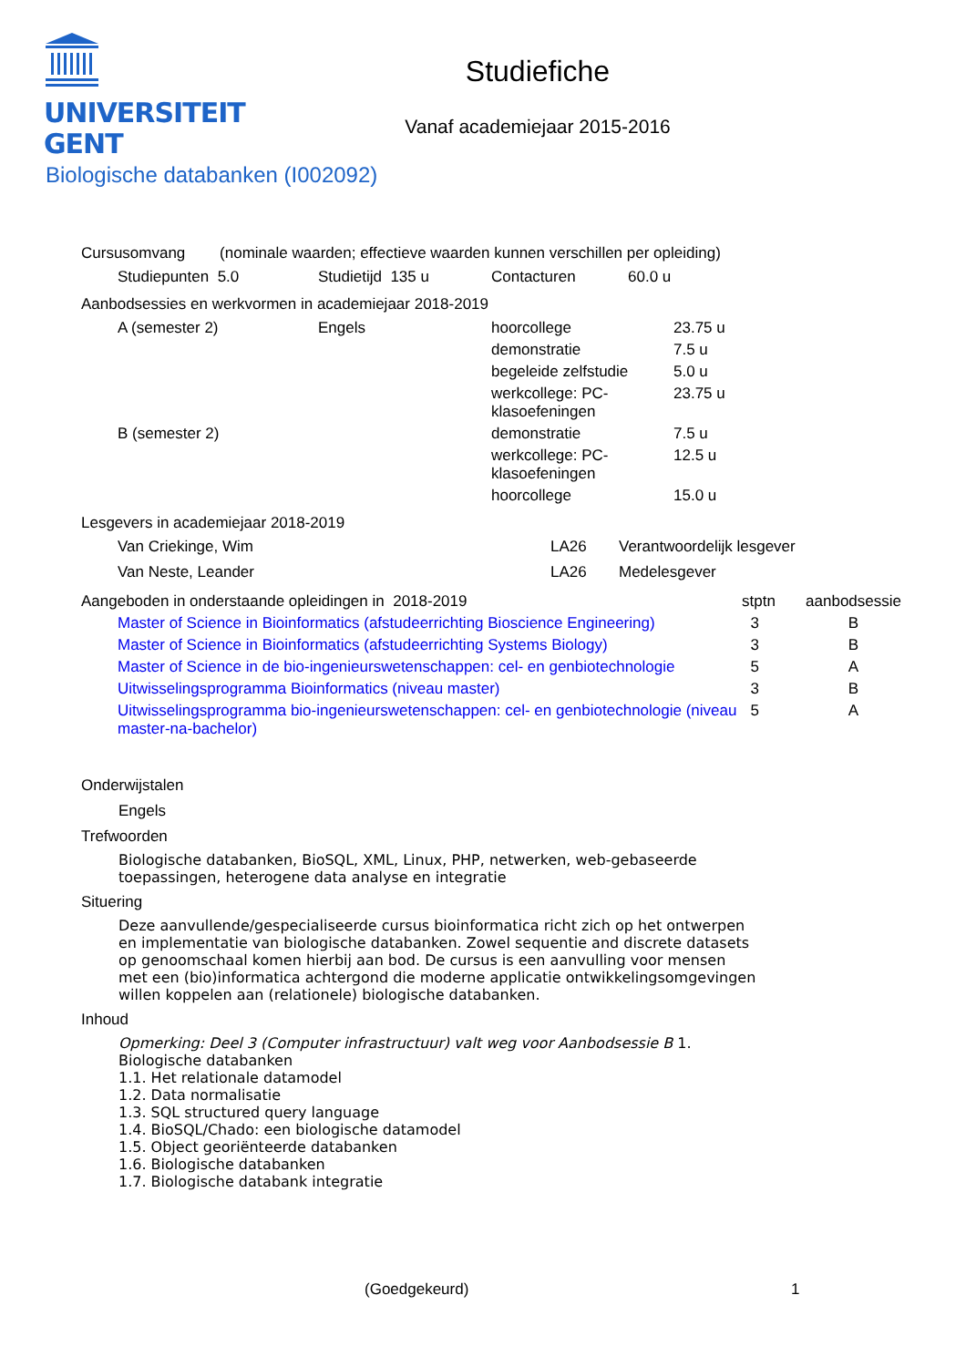UNIVERSITEIT
GENT
Studiefiche
Vanaf academiejaar 2015-2016
Biologische databanken (I002092)
Cursusomvang (nominale waarden; effectieve waarden kunnen verschillen per opleiding)
| Studiepunten 5.0 | Studietijd 135 u | Contacturen | 60.0 u |
Aanbodsessies en werkvormen in academiejaar 2018-2019
| A (semester 2) | Engels | hoorcollege | 23.75 u |
| | | demonstratie | 7.5 u |
| | | begeleide zelfstudie | 5.0 u |
| | | werkcollege: PC- klasoefeningen | 23.75 u |
| B (semester 2) | | demonstratie | 7.5 u |
| | | werkcollege: PC- klasoefeningen | 12.5 u |
| | | hoorcollege | 15.0 u |
Lesgevers in academiejaar 2018-2019
| Van Criekinge, Wim | LA26 | Verantwoordelijk lesgever |
| Van Neste, Leander | LA26 | Medelesgever |
| Aangeboden in onderstaande opleidingen in 2018-2019 | | stptn | aanbodsessie |
| --- | --- | --- | --- |
| | Master of Science in Bioinformatics (afstudeerrichting Bioscience Engineering) | 3 | B |
| | Master of Science in Bioinformatics (afstudeerrichting Systems Biology) | 3 | B |
| | Master of Science in de bio-ingenieurswetenschappen: cel- en genbiotechnologie | 5 | A |
| | Uitwisselingsprogramma Bioinformatics (niveau master) | 3 | B |
| | Uitwisselingsprogramma bio-ingenieurswetenschappen: cel- en genbiotechnologie (niveau master-na-bachelor) | 5 | A |
Onderwijstalen
Engels
Trefwoorden
Biologische databanken, BioSQL, XML, Linux, PHP, netwerken, web-gebaseerde
toepassingen, heterogene data analyse en integratie
Situering
Deze aanvullende/gespecialiseerde cursus bioinformatica richt zich op het ontwerpen
en implementatie van biologische databanken. Zowel sequentie and discrete datasets
op genoomschaal komen hierbij aan bod. De cursus is een aanvulling voor mensen
met een (bio)informatica achtergond die moderne applicatie ontwikkelingsomgevingen
willen koppelen aan (relationele) biologische databanken.
Inhoud
Opmerking: Deel 3 (Computer infrastructuur) valt weg voor Aanbodsessie B 1.
Biologische databanken
1.1. Het relationale datamodel
1.2. Data normalisatie
1.3. SQL structured query language
1.4. BioSQL/Chado: een biologische datamodel
1.5. Object georiënteerde databanken
1.6. Biologische databanken
1.7. Biologische databank integratie
(Goedgekeurd) 1